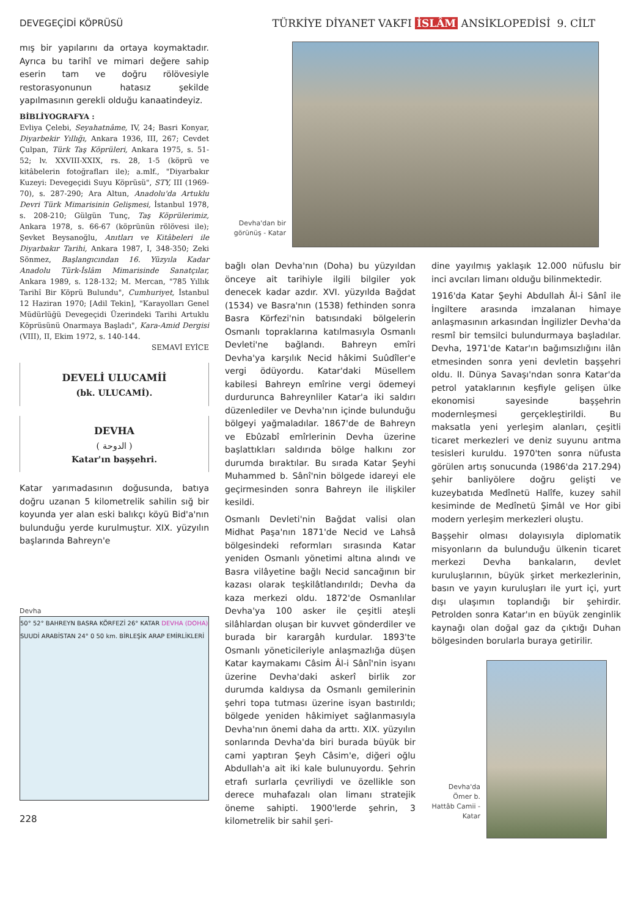DEVEGEÇİDİ KÖPRÜSÜ TÜRKİYE DİYANET VAKFI İSLÂM ANSİKLOPEDİSİ 9. CİLT
mış bir yapılarını da ortaya koymaktadır. Ayrıca bu tarihî ve mimari değere sahip eserin tam ve doğru rölövesiyle restorasyonunun hatasız şekilde yapılmasının gerekli olduğu kanaatindeyiz.
BİBLİYOGRAFYA :
Evliya Çelebi, Seyahatnâme, IV, 24; Basri Konyar, Diyarbekir Yıllığı, Ankara 1936, III, 267; Cevdet Çulpan, Türk Taş Köprüleri, Ankara 1975, s. 51-52; lv. XXVIII-XXIX, rs. 28, 1-5 (köprü ve kitâbelerin fotoğrafları ile); a.mlf., "Diyarbakır Kuzeyi: Devegeçidi Suyu Köprüsü", STY, III (1969-70), s. 287-290; Ara Altun, Anadolu'da Artuklu Devri Türk Mimarisinin Gelişmesi, İstanbul 1978, s. 208-210; Gülgün Tunç, Taş Köprülerimiz, Ankara 1978, s. 66-67 (köprünün rölövesi ile); Şevket Beysanoğlu, Anıtları ve Kitâbeleri ile Diyarbakır Tarihi, Ankara 1987, I, 348-350; Zeki Sönmez, Başlangıcından 16. Yüzyıla Kadar Anadolu Türk-İslâm Mimarisinde Sanatçılar, Ankara 1989, s. 128-132; M. Mercan, "785 Yıllık Tarihî Bir Köprü Bulundu", Cumhuriyet, İstanbul 12 Haziran 1970; [Adil Tekin], "Karayolları Genel Müdürlüğü Devegeçidi Üzerindeki Tarihi Artuklu Köprüsünü Onarmaya Başladı", Kara-Amid Dergisi (VIII), II, Ekim 1972, s. 140-144.
SEMAVİ EYİCE
DEVELİ ULUCAMİİ
(bk. ULUCAMİ).
DEVHA
( الدوحة )
Katar'ın başşehri.
Katar yarımadasının doğusunda, batıya doğru uzanan 5 kilometrelik sahilin sığ bir koyunda yer alan eski balıkçı köyü Bid'a'nın bulunduğu yerde kurulmuştur. XIX. yüzyılın başlarında Bahreyn'e
Devha
50° 52° BAHREYN BASRA KÖRFEZİ 26° KATAR DEVHA (DOHA) SUUDİ ARABİSTAN 24° 0 50 km. BİRLEŞİK ARAP EMİRLİKLERİ
228
Devha'dan bir görünüş - Katar
bağlı olan Devha'nın (Doha) bu yüzyıldan önceye ait tarihiyle ilgili bilgiler yok denecek kadar azdır. XVI. yüzyılda Bağdat (1534) ve Basra'nın (1538) fethinden sonra Basra Körfezi'nin batısındaki bölgelerin Osmanlı topraklarına katılmasıyla Osmanlı Devleti'ne bağlandı. Bahreyn emîri Devha'ya karşılık Necid hâkimi Suûdîler'e vergi ödüyordu. Katar'daki Müsellem kabilesi Bahreyn emîrine vergi ödemeyi durdurunca Bahreynliler Katar'a iki saldırı düzenlediler ve Devha'nın içinde bulunduğu bölgeyi yağmaladılar. 1867'de de Bahreyn ve Ebûzabî emîrlerinin Devha üzerine başlattıkları saldırıda bölge halkını zor durumda bıraktılar. Bu sırada Katar Şeyhi Muhammed b. Sânî'nin bölgede idareyi ele geçirmesinden sonra Bahreyn ile ilişkiler kesildi.
Osmanlı Devleti'nin Bağdat valisi olan Midhat Paşa'nın 1871'de Necid ve Lahsâ bölgesindeki reformları sırasında Katar yeniden Osmanlı yönetimi altına alındı ve Basra vilâyetine bağlı Necid sancağının bir kazası olarak teşkilâtlandırıldı; Devha da kaza merkezi oldu. 1872'de Osmanlılar Devha'ya 100 asker ile çeşitli ateşli silâhlardan oluşan bir kuvvet gönderdiler ve burada bir karargâh kurdular. 1893'te Osmanlı yöneticileriyle anlaşmazlığa düşen Katar kaymakamı Câsim Âl-i Sânî'nin isyanı üzerine Devha'daki askerî birlik zor durumda kaldıysa da Osmanlı gemilerinin şehri topa tutması üzerine isyan bastırıldı; bölgede yeniden hâkimiyet sağlanmasıyla Devha'nın önemi daha da arttı. XIX. yüzyılın sonlarında Devha'da biri burada büyük bir cami yaptıran Şeyh Câsim'e, diğeri oğlu Abdullah'a ait iki kale bulunuyordu. Şehrin etrafı surlarla çevriliydi ve özellikle son derece muhafazalı olan limanı stratejik öneme sahipti. 1900'lerde şehrin, 3 kilometrelik bir sahil şeri-
dine yayılmış yaklaşık 12.000 nüfuslu bir inci avcıları limanı olduğu bilinmektedir.
1916'da Katar Şeyhi Abdullah Âl-i Sânî ile İngiltere arasında imzalanan himaye anlaşmasının arkasından İngilizler Devha'da resmî bir temsilci bulundurmaya başladılar. Devha, 1971'de Katar'ın bağımsızlığını ilân etmesinden sonra yeni devletin başşehri oldu. II. Dünya Savaşı'ndan sonra Katar'da petrol yataklarının keşfiyle gelişen ülke ekonomisi sayesinde başşehrin modernleşmesi gerçekleştirildi. Bu maksatla yeni yerleşim alanları, çeşitli ticaret merkezleri ve deniz suyunu arıtma tesisleri kuruldu. 1970'ten sonra nüfusta görülen artış sonucunda (1986'da 217.294) şehir banliyölere doğru gelişti ve kuzeybatıda Medînetü Halîfe, kuzey sahil kesiminde de Medînetü Şimâl ve Hor gibi modern yerleşim merkezleri oluştu.
Başşehir olması dolayısıyla diplomatik misyonların da bulunduğu ülkenin ticaret merkezi Devha bankaların, devlet kuruluşlarının, büyük şirket merkezlerinin, basın ve yayın kuruluşları ile yurt içi, yurt dışı ulaşımın toplandığı bir şehirdir. Petrolden sonra Katar'ın en büyük zenginlik kaynağı olan doğal gaz da çıktığı Duhan bölgesinden borularla buraya getirilir.
Devha'da Ömer b. Hattâb Camii - Katar